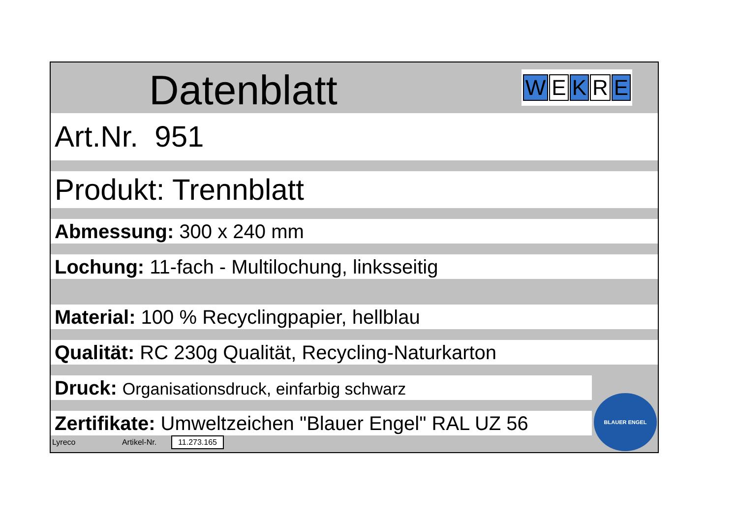Datenblatt W E K R E
Art.Nr. 951
Produkt: Trennblatt
Abmessung: 300 x 240 mm
Lochung: 11-fach - Multilochung, linksseitig
Material: 100 % Recyclingpapier, hellblau
Qualität: RC 230g Qualität, Recycling-Naturkarton
Druck: Organisationsdruck, einfarbig schwarz
Zertifikate: Umweltzeichen "Blauer Engel" RAL UZ 56
Lyreco Artikel-Nr. 11.273.165
BLAUER ENGEL